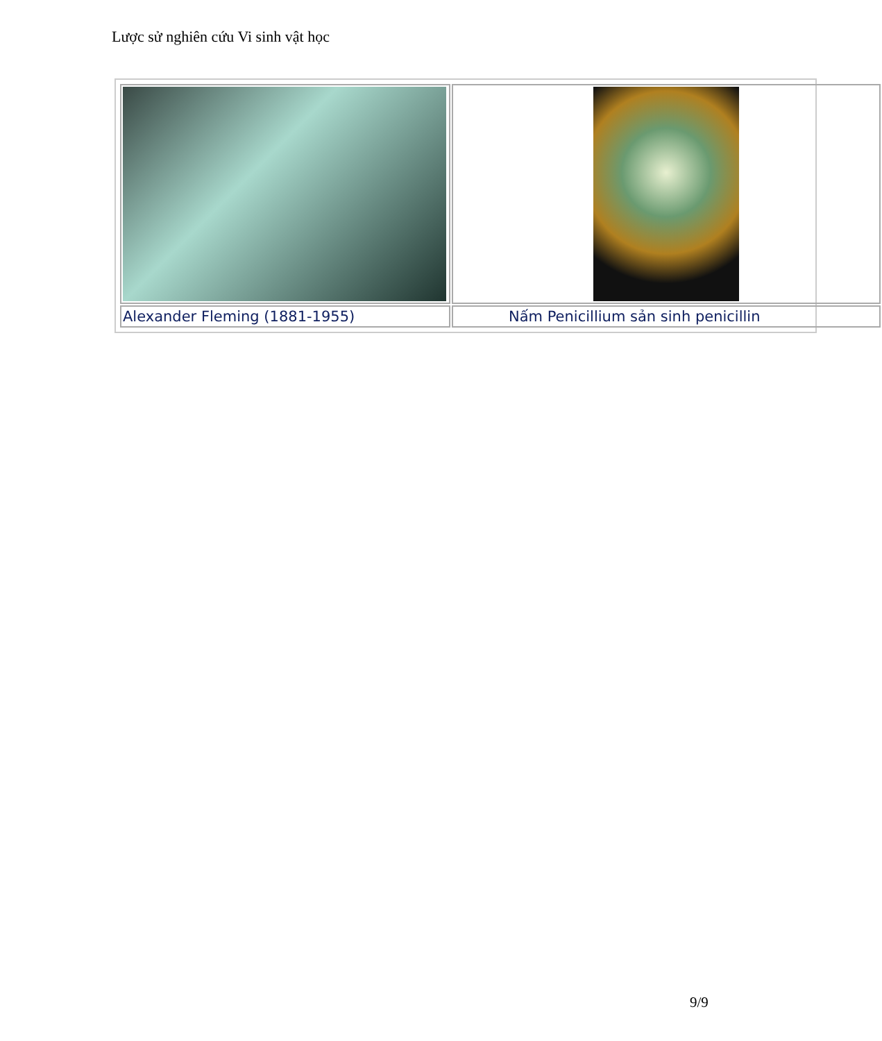Lược sử nghiên cứu Vi sinh vật học
| Alexander Fleming (1881-1955) | Nấm Penicillium sản sinh penicillin |
9/9